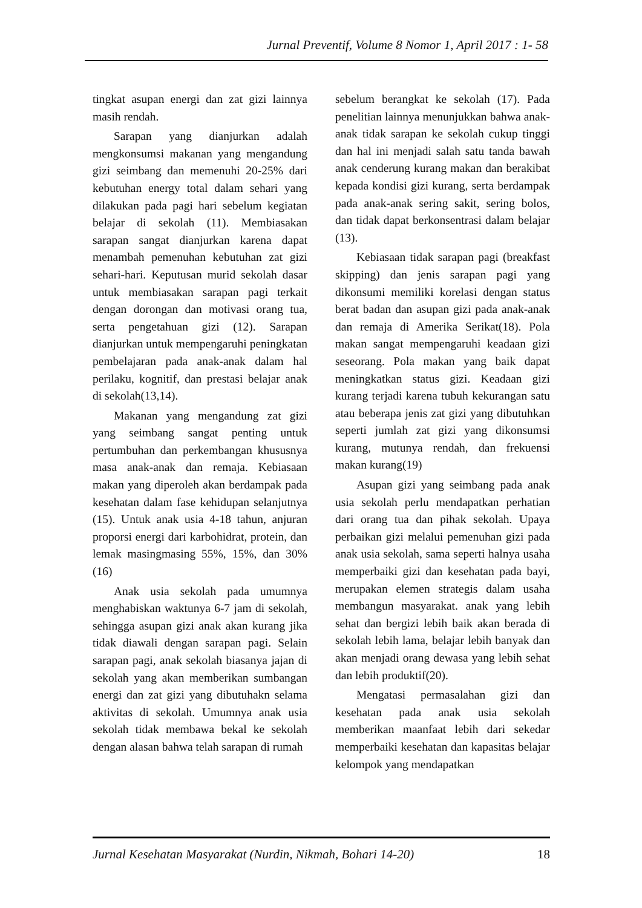Jurnal Preventif, Volume 8 Nomor 1, April 2017 : 1- 58
tingkat asupan energi dan zat gizi lainnya masih rendah.
Sarapan yang dianjurkan adalah mengkonsumsi makanan yang mengandung gizi seimbang dan memenuhi 20-25% dari kebutuhan energy total dalam sehari yang dilakukan pada pagi hari sebelum kegiatan belajar di sekolah (11). Membiasakan sarapan sangat dianjurkan karena dapat menambah pemenuhan kebutuhan zat gizi sehari-hari. Keputusan murid sekolah dasar untuk membiasakan sarapan pagi terkait dengan dorongan dan motivasi orang tua, serta pengetahuan gizi (12). Sarapan dianjurkan untuk mempengaruhi peningkatan pembelajaran pada anak-anak dalam hal perilaku, kognitif, dan prestasi belajar anak di sekolah(13,14).
Makanan yang mengandung zat gizi yang seimbang sangat penting untuk pertumbuhan dan perkembangan khususnya masa anak-anak dan remaja. Kebiasaan makan yang diperoleh akan berdampak pada kesehatan dalam fase kehidupan selanjutnya (15). Untuk anak usia 4-18 tahun, anjuran proporsi energi dari karbohidrat, protein, dan lemak masingmasing 55%, 15%, dan 30%(16)
Anak usia sekolah pada umumnya menghabiskan waktunya 6-7 jam di sekolah, sehingga asupan gizi anak akan kurang jika tidak diawali dengan sarapan pagi. Selain sarapan pagi, anak sekolah biasanya jajan di sekolah yang akan memberikan sumbangan energi dan zat gizi yang dibutuhakn selama aktivitas di sekolah. Umumnya anak usia sekolah tidak membawa bekal ke sekolah dengan alasan bahwa telah sarapan di rumah
sebelum berangkat ke sekolah (17). Pada penelitian lainnya menunjukkan bahwa anak-anak tidak sarapan ke sekolah cukup tinggi dan hal ini menjadi salah satu tanda bawah anak cenderung kurang makan dan berakibat kepada kondisi gizi kurang, serta berdampak pada anak-anak sering sakit, sering bolos, dan tidak dapat berkonsentrasi dalam belajar (13).
Kebiasaan tidak sarapan pagi (breakfast skipping) dan jenis sarapan pagi yang dikonsumi memiliki korelasi dengan status berat badan dan asupan gizi pada anak-anak dan remaja di Amerika Serikat(18). Pola makan sangat mempengaruhi keadaan gizi seseorang. Pola makan yang baik dapat meningkatkan status gizi. Keadaan gizi kurang terjadi karena tubuh kekurangan satu atau beberapa jenis zat gizi yang dibutuhkan seperti jumlah zat gizi yang dikonsumsi kurang, mutunya rendah, dan frekuensi makan kurang(19)
Asupan gizi yang seimbang pada anak usia sekolah perlu mendapatkan perhatian dari orang tua dan pihak sekolah. Upaya perbaikan gizi melalui pemenuhan gizi pada anak usia sekolah, sama seperti halnya usaha memperbaiki gizi dan kesehatan pada bayi, merupakan elemen strategis dalam usaha membangun masyarakat. anak yang lebih sehat dan bergizi lebih baik akan berada di sekolah lebih lama, belajar lebih banyak dan akan menjadi orang dewasa yang lebih sehat dan lebih produktif(20).
Mengatasi permasalahan gizi dan kesehatan pada anak usia sekolah memberikan maanfaat lebih dari sekedar memperbaiki kesehatan dan kapasitas belajar kelompok yang mendapatkan
Jurnal Kesehatan Masyarakat (Nurdin, Nikmah, Bohari 14-20) 18